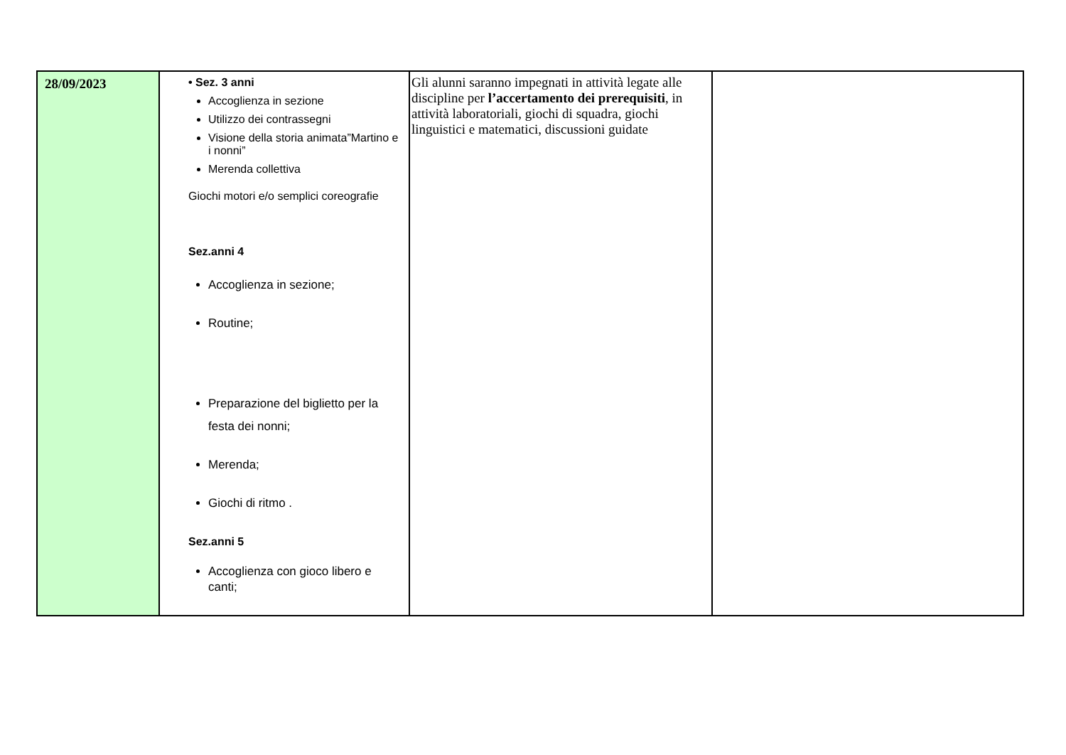| 28/09/2023 | • Sez. 3 anni Accoglienza in sezione Utilizzo dei contrassegni Visione della storia animata”Martino e i nonni” Merenda collettiva Giochi motori e/o semplici coreografie Sez.anni 4 Accoglienza in sezione; Routine; Preparazione del biglietto per la festa dei nonni; Merenda; Giochi di ritmo . Sez.anni 5 Accoglienza con gioco libero e canti; | Gli alunni saranno impegnati in attività legate alle discipline per l’accertamento dei prerequisiti , in attività laboratoriali, giochi di squadra, giochi linguistici e matematici, discussioni guidate | |